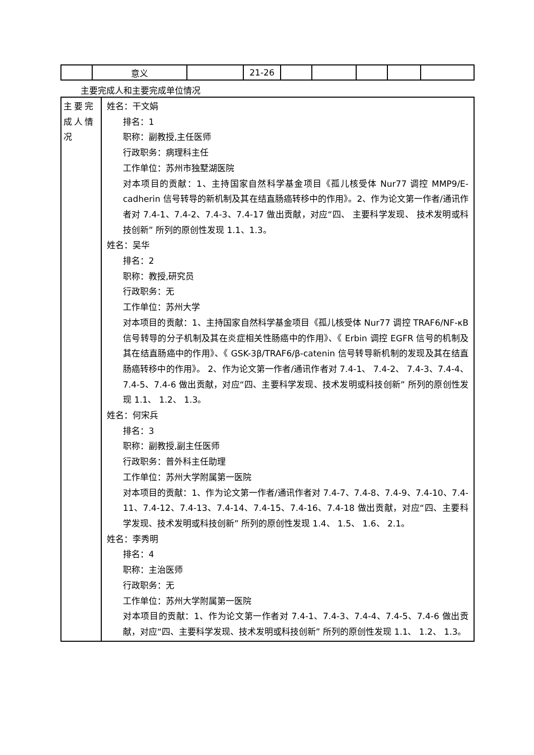| | 意义 | | 21-26 | | | | | |
主要完成人和主要完成单位情况
| 主要完成人情况 | 姓名：干文娟 排名：1 职称：副教授,主任医师 行政职务：病理科主任 工作单位：苏州市独墅湖医院 对本项目的贡献：1、主持国家自然科学基金项目《孤儿核受体 Nur77 调控 MMP9/E-cadherin 信号转导的新机制及其在结直肠癌转移中的作用》。2、作为论文第一作者/通讯作者对 7.4-1、7.4-2、7.4-3、7.4-17 做出贡献，对应“四、 主要科学发现、 技术发明或科技创新” 所列的原创性发现 1.1、1.3。 姓名：吴华 排名：2 职称：教授,研究员 行政职务：无 工作单位：苏州大学 对本项目的贡献：1、主持国家自然科学基金项目《孤儿核受体 Nur77 调控 TRAF6/NF-κB 信号转导的分子机制及其在炎症相关性肠癌中的作用》、《 Erbin 调控 EGFR 信号的机制及其在结直肠癌中的作用》、《 GSK-3β/TRAF6/β-catenin 信号转导新机制的发现及其在结直肠癌转移中的作用》。 2、作为论文第一作者/通讯作者对 7.4-1、 7.4-2、 7.4-3、7.4-4、7.4-5、7.4-6 做出贡献，对应“四、主要科学发现、技术发明或科技创新” 所列的原创性发现 1.1、 1.2、 1.3。 姓名：何宋兵 排名：3 职称：副教授,副主任医师 行政职务：普外科主任助理 工作单位：苏州大学附属第一医院 对本项目的贡献：1、作为论文第一作者/通讯作者对 7.4-7、7.4-8、7.4-9、7.4-10、7.4-11、7.4-12、7.4-13、7.4-14、7.4-15、7.4-16、7.4-18 做出贡献，对应“四、主要科学发现、技术发明或科技创新” 所列的原创性发现 1.4、 1.5、 1.6、 2.1。 姓名：李秀明 排名：4 职称：主治医师 行政职务：无 工作单位：苏州大学附属第一医院 对本项目的贡献：1、作为论文第一作者对 7.4-1、7.4-3、7.4-4、7.4-5、7.4-6 做出贡献，对应“四、主要科学发现、技术发明或科技创新” 所列的原创性发现 1.1、 1.2、 1.3。 |